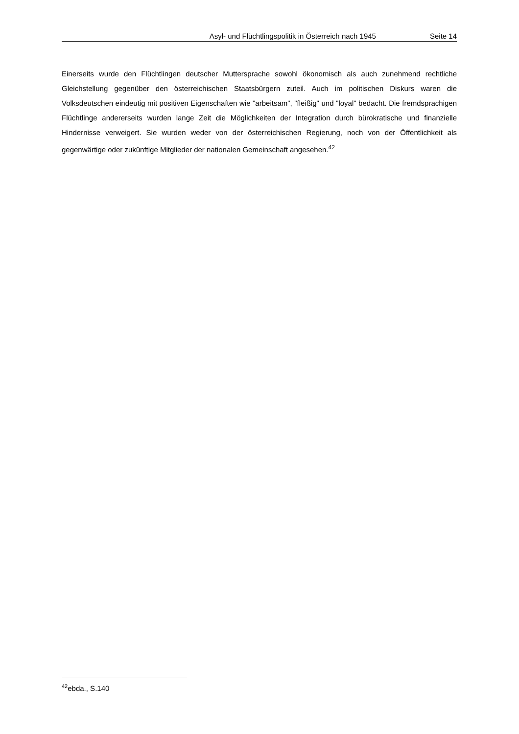Asyl- und Flüchtlingspolitik in Österreich nach 1945 Seite 14
Einerseits wurde den Flüchtlingen deutscher Muttersprache sowohl ökonomisch als auch zunehmend rechtliche Gleichstellung gegenüber den österreichischen Staatsbürgern zuteil. Auch im politischen Diskurs waren die Volksdeutschen eindeutig mit positiven Eigenschaften wie "arbeitsam", "fleißig" und "loyal" bedacht. Die fremdsprachigen Flüchtlinge andererseits wurden lange Zeit die Möglichkeiten der Integration durch bürokratische und finanzielle Hindernisse verweigert. Sie wurden weder von der österreichischen Regierung, noch von der Öffentlichkeit als gegenwärtige oder zukünftige Mitglieder der nationalen Gemeinschaft angesehen.<sup>42</sup>
<sup>42</sup> ebda., S.140